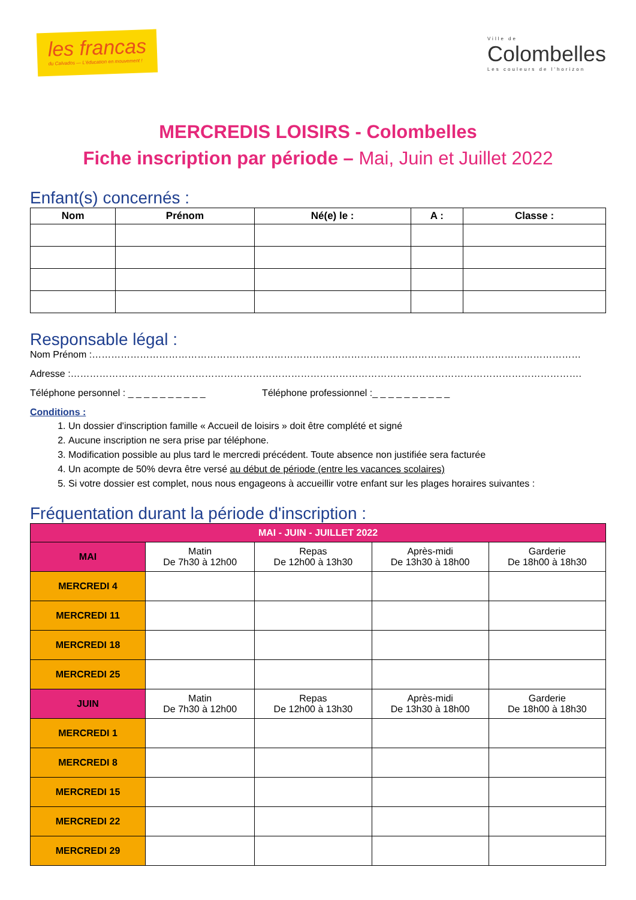les francas
du Calvados — L'éducation en mouvement !
Ville de
Colombelles
Les couleurs de l'horizon
MERCREDIS LOISIRS - Colombelles
Fiche inscription par période – Mai, Juin et Juillet 2022
Enfant(s) concernés :
| Nom | Prénom | Né(e) le : | A : | Classe : |
| --- | --- | --- | --- | --- |
Responsable légal :
Nom Prénom :………………………………………………………………………………………………………………………………………
Adresse :…………………………………………………………………………………………………………………………………………….
Téléphone personnel : _ _ _ _ _ _ _ _ _ _ Téléphone professionnel :_ _ _ _ _ _ _ _ _ _
Conditions :
1. Un dossier d'inscription famille « Accueil de loisirs » doit être complété et signé
2. Aucune inscription ne sera prise par téléphone.
3. Modification possible au plus tard le mercredi précédent. Toute absence non justifiée sera facturée
4. Un acompte de 50% devra être versé au début de période (entre les vacances scolaires)
5. Si votre dossier est complet, nous nous engageons à accueillir votre enfant sur les plages horaires suivantes :
Fréquentation durant la période d'inscription :
| MAI - JUIN - JUILLET 2022 | | | | |
| MAI | Matin De 7h30 à 12h00 | Repas De 12h00 à 13h30 | Après-midi De 13h30 à 18h00 | Garderie De 18h00 à 18h30 |
| MERCREDI 4 | | | | |
| MERCREDI 11 | | | | |
| MERCREDI 18 | | | | |
| MERCREDI 25 | | | | |
| JUIN | Matin De 7h30 à 12h00 | Repas De 12h00 à 13h30 | Après-midi De 13h30 à 18h00 | Garderie De 18h00 à 18h30 |
| MERCREDI 1 | | | | |
| MERCREDI 8 | | | | |
| MERCREDI 15 | | | | |
| MERCREDI 22 | | | | |
| MERCREDI 29 | | | | |